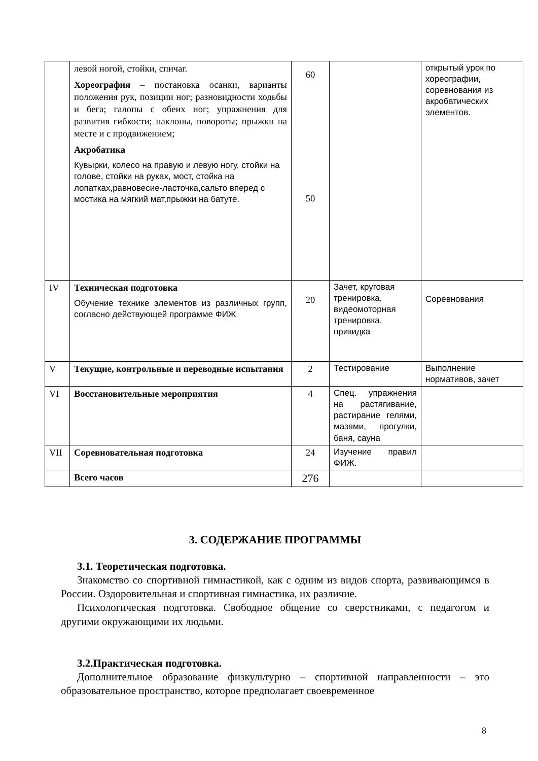| | левой ногой, стойки, спичаг. Хореография – постановка осанки, варианты положения рук, позиции ног; разновидности ходьбы и бега; галопы с обеих ног; упражнения для развития гибкости; наклоны, повороты; прыжки на месте и с продвижением; Акробатика Кувырки, колесо на правую и левую ногу, стойки на голове, стойки на руках, мост, стойка на лопатках,равновесие-ласточка,сальто вперед с мостика на мягкий мат,прыжки на батуте. | 60 50 | | открытый урок по хореографии, соревнования из акробатических элементов. |
| IV | Техническая подготовка Обучение технике элементов из различных групп, согласно действующей программе ФИЖ | 20 | Зачет, круговая тренировка, видеомоторная тренировка, прикидка | Соревнования |
| V | Текущие, контрольные и переводные испытания | 2 | Тестирование | Выполнение нормативов, зачет |
| VI | Восстановительные мероприятия | 4 | Спец. упражнения на растягивание, растирание гелями, мазями, прогулки, баня, сауна | |
| VII | Соревновательная подготовка | 24 | Изучение правил ФИЖ. | |
| | Всего часов | 276 | | |
3. СОДЕРЖАНИЕ ПРОГРАММЫ
3.1. Теоретическая подготовка.
Знакомство со спортивной гимнастикой, как с одним из видов спорта, развивающимся в России. Оздоровительная и спортивная гимнастика, их различие.
Психологическая подготовка. Свободное общение со сверстниками, с педагогом и другими окружающими их людьми.
3.2.Практическая подготовка.
Дополнительное образование физкультурно – спортивной направленности – это образовательное пространство, которое предполагает своевременное
8